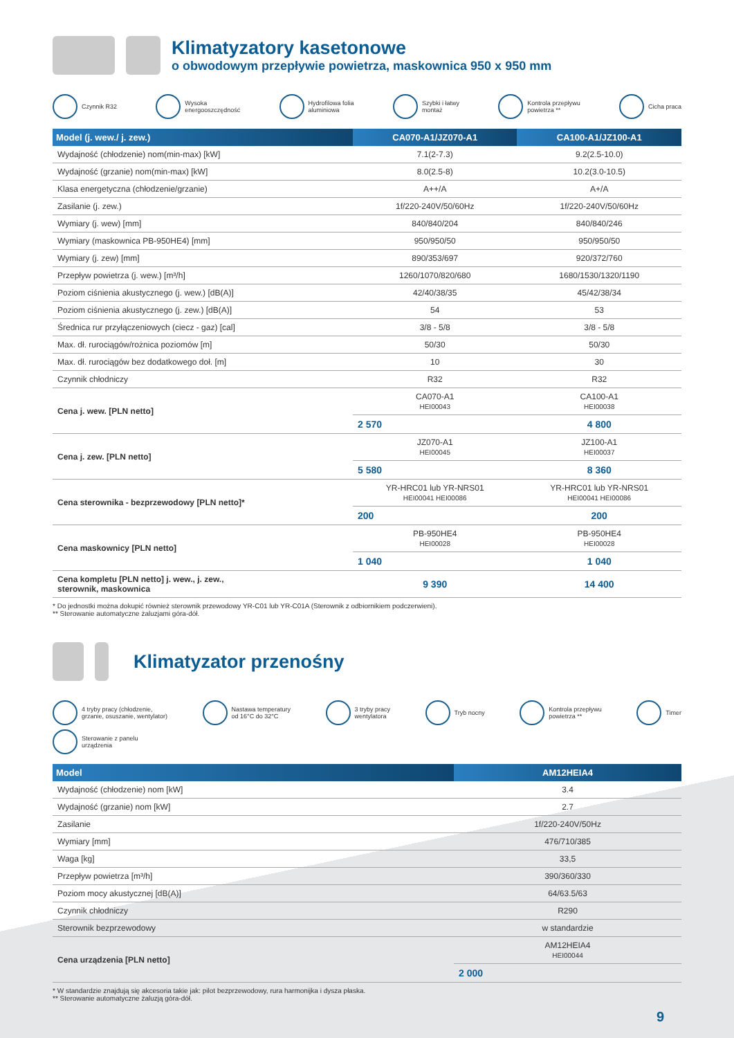Klimatyzatory kasetonowe
o obwodowym przepływie powietrza, maskownica 950 x 950 mm
Czynnik R32 Wysoka
energooszczędność Hydrofilowa folia
aluminiowa Szybki i łatwy
montaż Kontrola przepływu
powietrza ** Cicha praca
| Model (j. wew./ j. zew.) | CA070-A1/JZ070-A1 | CA100-A1/JZ100-A1 |
| --- | --- | --- |
| Wydajność (chłodzenie) nom(min-max) [kW] | 7.1(2-7.3) | 9.2(2.5-10.0) |
| Wydajność (grzanie) nom(min-max) [kW] | 8.0(2.5-8) | 10.2(3.0-10.5) |
| Klasa energetyczna (chłodzenie/grzanie) | A++/A | A+/A |
| Zasilanie (j. zew.) | 1f/220-240V/50/60Hz | 1f/220-240V/50/60Hz |
| Wymiary (j. wew) [mm] | 840/840/204 | 840/840/246 |
| Wymiary (maskownica PB-950HE4) [mm] | 950/950/50 | 950/950/50 |
| Wymiary (j. zew) [mm] | 890/353/697 | 920/372/760 |
| Przepływ powietrza (j. wew.) [m³/h] | 1260/1070/820/680 | 1680/1530/1320/1190 |
| Poziom ciśnienia akustycznego (j. wew.) [dB(A)] | 42/40/38/35 | 45/42/38/34 |
| Poziom ciśnienia akustycznego (j. zew.) [dB(A)] | 54 | 53 |
| Średnica rur przyłączeniowych (ciecz - gaz) [cal] | 3/8 - 5/8 | 3/8 - 5/8 |
| Max. dł. rurociągów/rożnica poziomów [m] | 50/30 | 50/30 |
| Max. dł. rurociągów bez dodatkowego doł. [m] | 10 | 30 |
| Czynnik chłodniczy | R32 | R32 |
| Cena j. wew. [PLN netto] | CA070-A1 HEI00043 | CA100-A1 HEI00038 |
| | 2 570 | 4 800 |
| Cena j. zew. [PLN netto] | JZ070-A1 HEI00045 | JZ100-A1 HEI00037 |
| | 5 580 | 8 360 |
| Cena sterownika - bezprzewodowy [PLN netto]* | YR-HRC01 lub YR-NRS01 HEI00041 HEI00086 | YR-HRC01 lub YR-NRS01 HEI00041 HEI00086 |
| | 200 | 200 |
| Cena maskownicy [PLN netto] | PB-950HE4 HEI00028 | PB-950HE4 HEI00028 |
| | 1 040 | 1 040 |
| Cena kompletu [PLN netto] j. wew., j. zew., sterownik, maskownica | 9 390 | 14 400 |
* Do jednostki można dokupić również sterownik przewodowy YR-C01 lub YR-C01A (Sterownik z odbiornikiem podczerwieni).
** Sterowanie automatyczne żaluzjami góra-dół.
Klimatyzator przenośny
4 tryby pracy (chłodzenie,
grzanie, osuszanie, wentylator) Nastawa temperatury
od 16°C do 32°C 3 tryby pracy
wentylatora Tryb nocny Kontrola przepływu
powietrza ** Timer Sterowanie z panelu
urządzenia
| Model | AM12HEIA4 |
| --- | --- |
| Wydajność (chłodzenie) nom [kW] | 3.4 |
| Wydajność (grzanie) nom [kW] | 2.7 |
| Zasilanie | 1f/220-240V/50Hz |
| Wymiary [mm] | 476/710/385 |
| Waga [kg] | 33,5 |
| Przepływ powietrza [m³/h] | 390/360/330 |
| Poziom mocy akustycznej [dB(A)] | 64/63.5/63 |
| Czynnik chłodniczy | R290 |
| Sterownik bezprzewodowy | w standardzie |
| Cena urządzenia [PLN netto] | AM12HEIA4 HEI00044 |
| | 2 000 |
* W standardzie znajdują się akcesoria takie jak: pilot bezprzewodowy, rura harmonijka i dysza płaska.
** Sterowanie automatyczne żaluzją góra-dół.
9